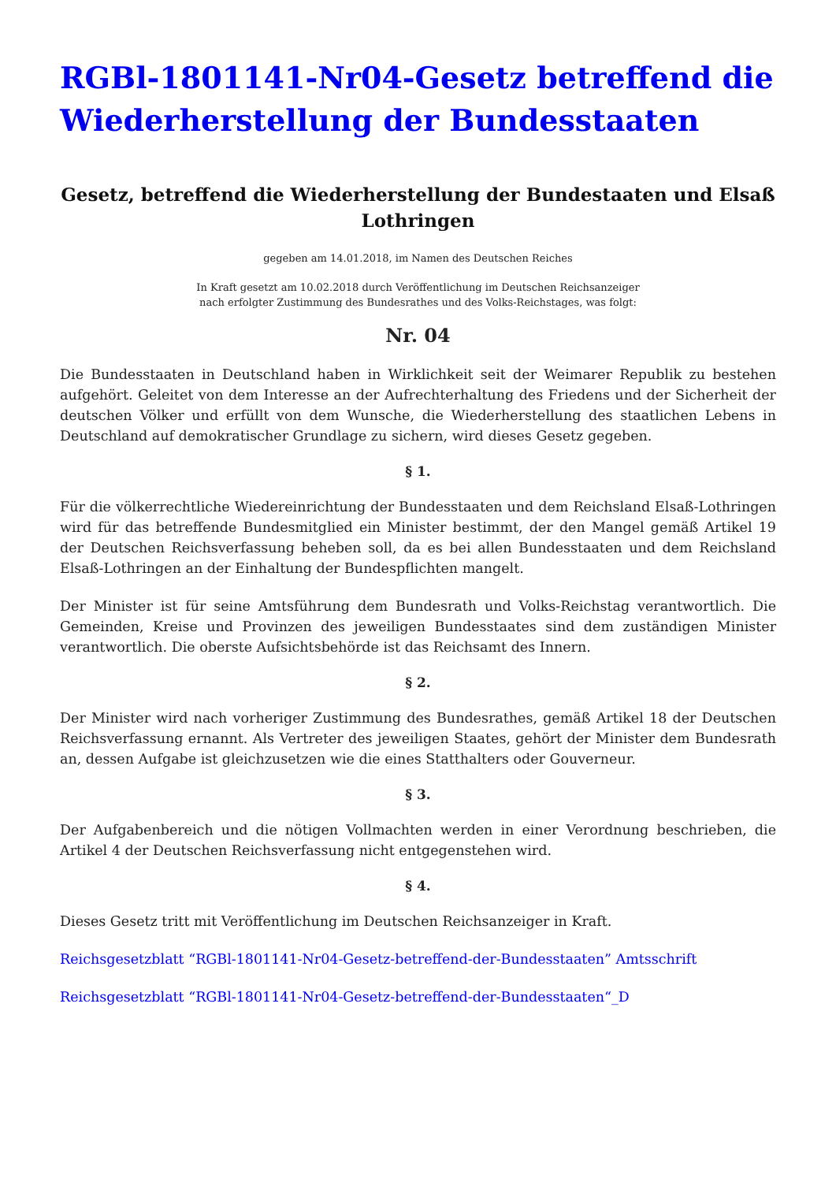RGBl-1801141-Nr04-Gesetz betreffend die Wiederherstellung der Bundesstaaten
Gesetz, betreffend die Wiederherstellung der Bundestaaten und Elsaß Lothringen
gegeben am 14.01.2018, im Namen des Deutschen Reiches
In Kraft gesetzt am 10.02.2018 durch Veröffentlichung im Deutschen Reichsanzeiger
nach erfolgter Zustimmung des Bundesrathes und des Volks-Reichstages, was folgt:
Nr. 04
Die Bundesstaaten in Deutschland haben in Wirklichkeit seit der Weimarer Republik zu bestehen aufgehört. Geleitet von dem Interesse an der Aufrechterhaltung des Friedens und der Sicherheit der deutschen Völker und erfüllt von dem Wunsche, die Wiederherstellung des staatlichen Lebens in Deutschland auf demokratischer Grundlage zu sichern, wird dieses Gesetz gegeben.
§ 1.
Für die völkerrechtliche Wiedereinrichtung der Bundesstaaten und dem Reichsland Elsaß-Lothringen wird für das betreffende Bundesmitglied ein Minister bestimmt, der den Mangel gemäß Artikel 19 der Deutschen Reichsverfassung beheben soll, da es bei allen Bundesstaaten und dem Reichsland Elsaß-Lothringen an der Einhaltung der Bundespflichten mangelt.
Der Minister ist für seine Amtsführung dem Bundesrath und Volks-Reichstag verantwortlich. Die Gemeinden, Kreise und Provinzen des jeweiligen Bundesstaates sind dem zuständigen Minister verantwortlich. Die oberste Aufsichtsbehörde ist das Reichsamt des Innern.
§ 2.
Der Minister wird nach vorheriger Zustimmung des Bundesrathes, gemäß Artikel 18 der Deutschen Reichsverfassung ernannt. Als Vertreter des jeweiligen Staates, gehört der Minister dem Bundesrath an, dessen Aufgabe ist gleichzusetzen wie die eines Statthalters oder Gouverneur.
§ 3.
Der Aufgabenbereich und die nötigen Vollmachten werden in einer Verordnung beschrieben, die Artikel 4 der Deutschen Reichsverfassung nicht entgegenstehen wird.
§ 4.
Dieses Gesetz tritt mit Veröffentlichung im Deutschen Reichsanzeiger in Kraft.
Reichsgesetzblatt “RGBl-1801141-Nr04-Gesetz-betreffend-der-Bundesstaaten” Amtsschrift
Reichsgesetzblatt “RGBl-1801141-Nr04-Gesetz-betreffend-der-Bundesstaaten“_D